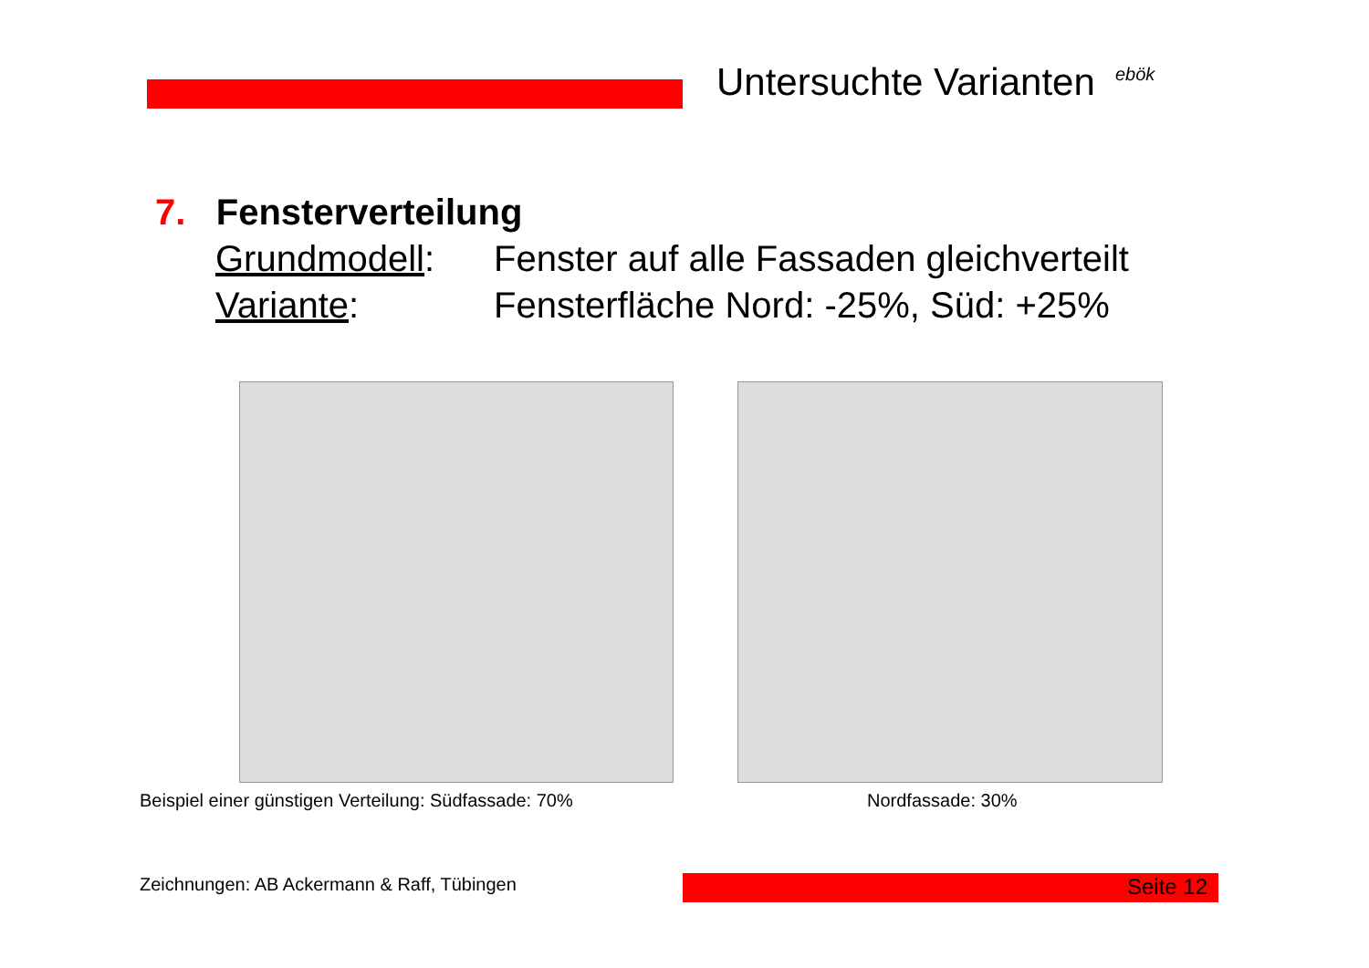Untersuchte Varianten ebök
7. Fensterverteilung
Grundmodell: Fenster auf alle Fassaden gleichverteilt
Variante: Fensterfläche Nord: -25%, Süd: +25%
Beispiel einer günstigen Verteilung: Südfassade: 70%
Nordfassade: 30%
Zeichnungen: AB Ackermann & Raff, Tübingen
Seite 12